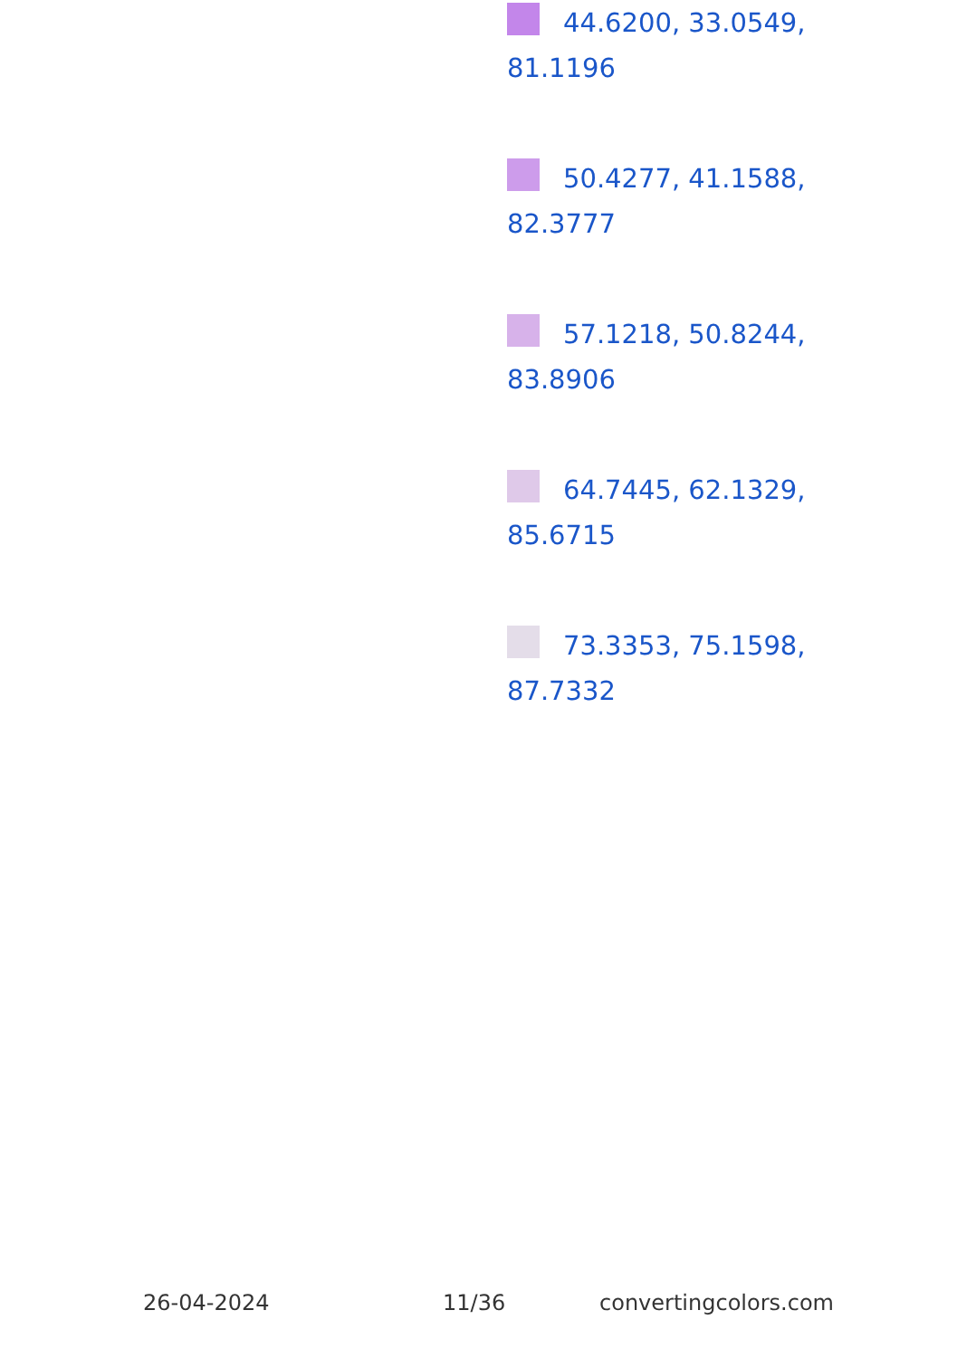44.6200, 33.0549, 81.1196
50.4277, 41.1588, 82.3777
57.1218, 50.8244, 83.8906
64.7445, 62.1329, 85.6715
73.3353, 75.1598, 87.7332
26-04-2024 11/36 convertingcolors.com